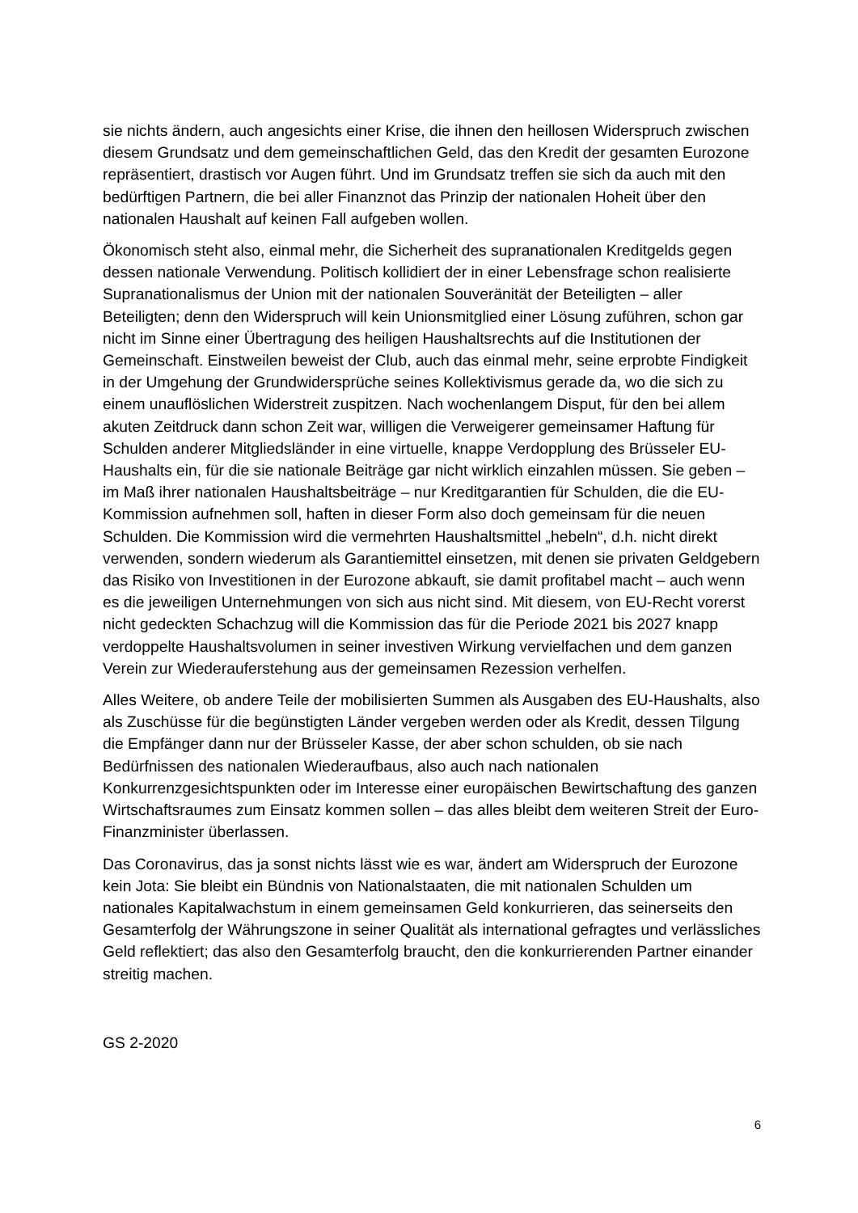sie nichts ändern, auch angesichts einer Krise, die ihnen den heillosen Widerspruch zwischen diesem Grundsatz und dem gemeinschaftlichen Geld, das den Kredit der gesamten Eurozone repräsentiert, drastisch vor Augen führt. Und im Grundsatz treffen sie sich da auch mit den bedürftigen Partnern, die bei aller Finanznot das Prinzip der nationalen Hoheit über den nationalen Haushalt auf keinen Fall aufgeben wollen.
Ökonomisch steht also, einmal mehr, die Sicherheit des supranationalen Kreditgelds gegen dessen nationale Verwendung. Politisch kollidiert der in einer Lebensfrage schon realisierte Supranationalismus der Union mit der nationalen Souveränität der Beteiligten – aller Beteiligten; denn den Widerspruch will kein Unionsmitglied einer Lösung zuführen, schon gar nicht im Sinne einer Übertragung des heiligen Haushaltsrechts auf die Institutionen der Gemeinschaft. Einstweilen beweist der Club, auch das einmal mehr, seine erprobte Findigkeit in der Umgehung der Grundwidersprüche seines Kollektivismus gerade da, wo die sich zu einem unauflöslichen Widerstreit zuspitzen. Nach wochenlangem Disput, für den bei allem akuten Zeitdruck dann schon Zeit war, willigen die Verweigerer gemeinsamer Haftung für Schulden anderer Mitgliedsländer in eine virtuelle, knappe Verdopplung des Brüsseler EU-Haushalts ein, für die sie nationale Beiträge gar nicht wirklich einzahlen müssen. Sie geben – im Maß ihrer nationalen Haushaltsbeiträge – nur Kreditgarantien für Schulden, die die EU-Kommission aufnehmen soll, haften in dieser Form also doch gemeinsam für die neuen Schulden. Die Kommission wird die vermehrten Haushaltsmittel „hebeln“, d.h. nicht direkt verwenden, sondern wiederum als Garantiemittel einsetzen, mit denen sie privaten Geldgebern das Risiko von Investitionen in der Eurozone abkauft, sie damit profitabel macht – auch wenn es die jeweiligen Unternehmungen von sich aus nicht sind. Mit diesem, von EU-Recht vorerst nicht gedeckten Schachzug will die Kommission das für die Periode 2021 bis 2027 knapp verdoppelte Haushaltsvolumen in seiner investiven Wirkung vervielfachen und dem ganzen Verein zur Wiederauferstehung aus der gemeinsamen Rezession verhelfen.
Alles Weitere, ob andere Teile der mobilisierten Summen als Ausgaben des EU-Haushalts, also als Zuschüsse für die begünstigten Länder vergeben werden oder als Kredit, dessen Tilgung die Empfänger dann nur der Brüsseler Kasse, der aber schon schulden, ob sie nach Bedürfnissen des nationalen Wiederaufbaus, also auch nach nationalen Konkurrenzgesichtspunkten oder im Interesse einer europäischen Bewirtschaftung des ganzen Wirtschaftsraumes zum Einsatz kommen sollen – das alles bleibt dem weiteren Streit der Euro-Finanzminister überlassen.
Das Coronavirus, das ja sonst nichts lässt wie es war, ändert am Widerspruch der Eurozone kein Jota: Sie bleibt ein Bündnis von Nationalstaaten, die mit nationalen Schulden um nationales Kapitalwachstum in einem gemeinsamen Geld konkurrieren, das seinerseits den Gesamterfolg der Währungszone in seiner Qualität als international gefragtes und verlässliches Geld reflektiert; das also den Gesamterfolg braucht, den die konkurrierenden Partner einander streitig machen.
GS 2-2020
6